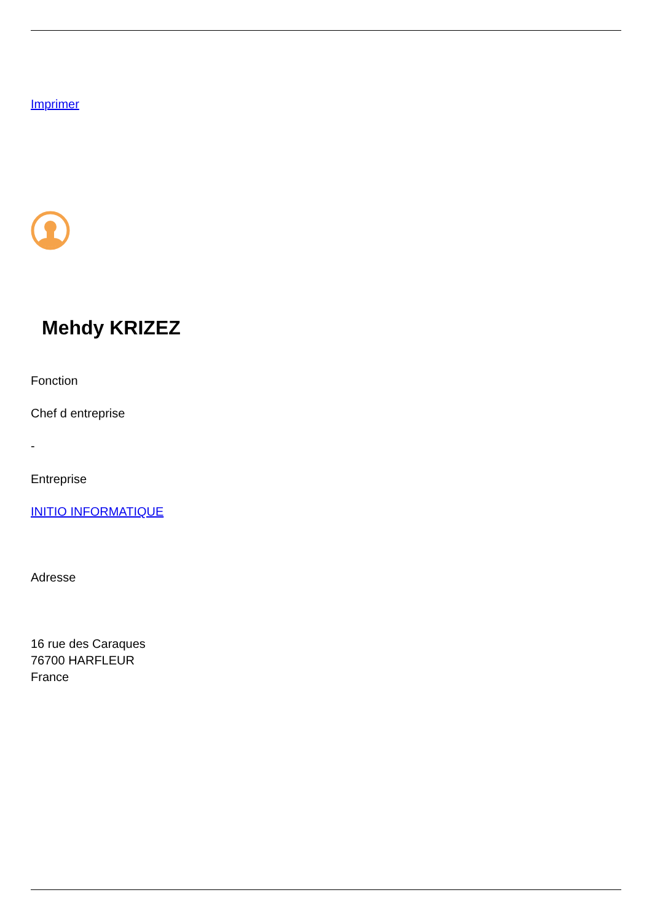Imprimer
Mehdy KRIZEZ
Fonction
Chef d entreprise
-
Entreprise
INITIO INFORMATIQUE
Adresse
16 rue des Caraques
76700 HARFLEUR
France